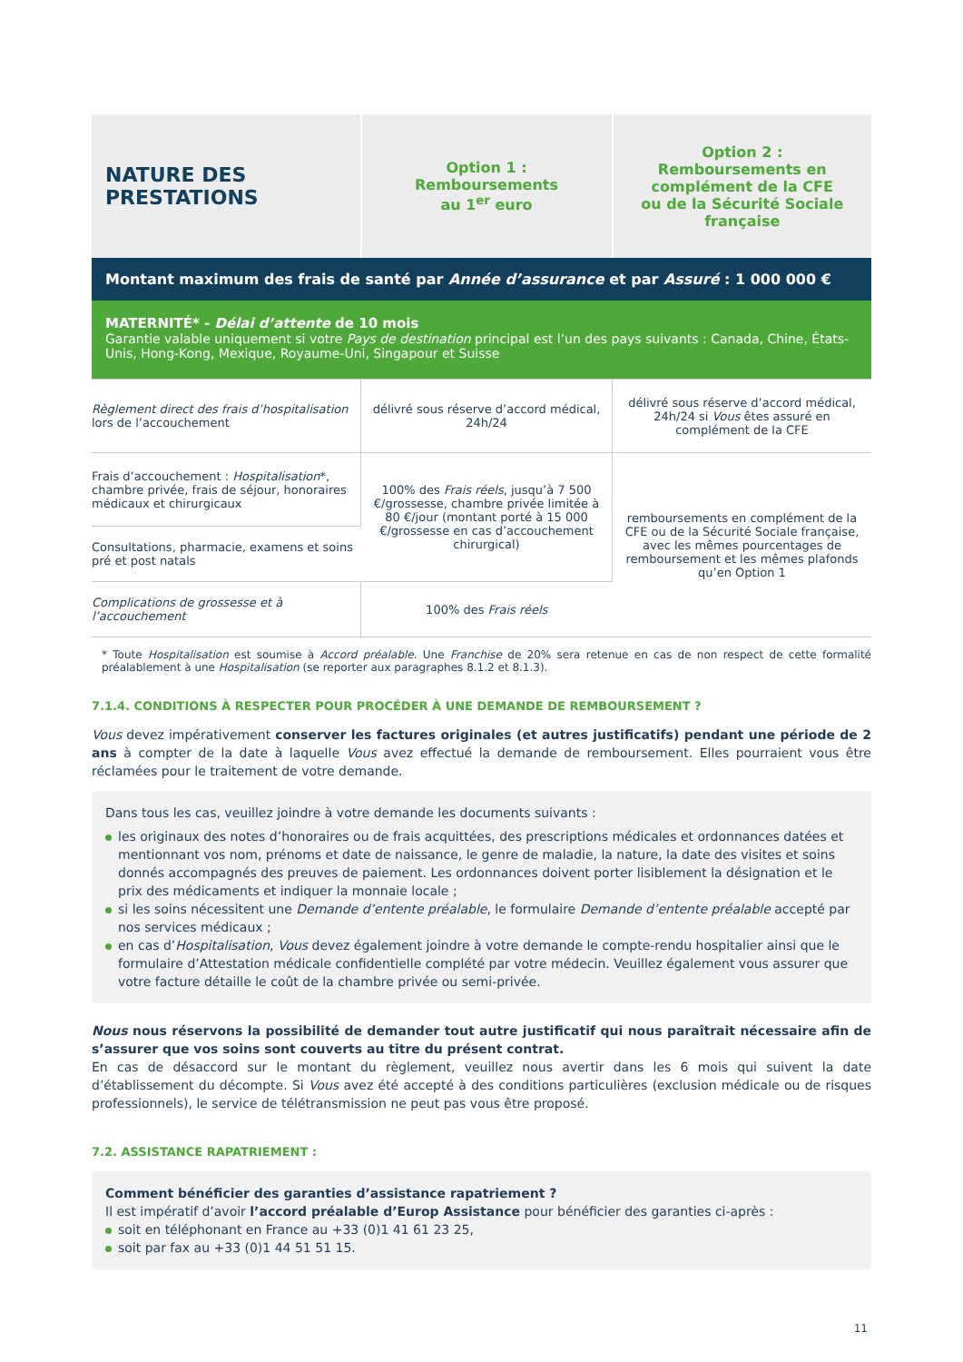| NATURE DES PRESTATIONS | Option 1 : Remboursements au 1<sup>er</sup> euro | Option 2 : Remboursements en complément de la CFE ou de la Sécurité Sociale française |
| --- | --- | --- |
| Montant maximum des frais de santé par Année d’assurance et par Assuré : 1 000 000 € | | |
| MATERNITÉ* - Délai d’attente de 10 mois Garantie valable uniquement si votre Pays de destination principal est l’un des pays suivants : Canada, Chine, États-Unis, Hong-Kong, Mexique, Royaume-Uni, Singapour et Suisse | | |
| Règlement direct des frais d’hospitalisation lors de l’accouchement | délivré sous réserve d’accord médical, 24h/24 | délivré sous réserve d’accord médical, 24h/24 si Vous êtes assuré en complément de la CFE |
| Frais d’accouchement : Hospitalisation *, chambre privée, frais de séjour, honoraires médicaux et chirurgicaux | 100% des Frais réels , jusqu’à 7 500 €/grossesse, chambre privée limitée à 80 €/jour (montant porté à 15 000 €/grossesse en cas d’accouchement chirurgical) | remboursements en complément de la CFE ou de la Sécurité Sociale française, avec les mêmes pourcentages de remboursement et les mêmes plafonds qu’en Option 1 |
| Consultations, pharmacie, examens et soins pré et post natals | | |
| Complications de grossesse et à l’accouchement | 100% des Frais réels | |
* Toute Hospitalisation est soumise à Accord préalable. Une Franchise de 20% sera retenue en cas de non respect de cette formalité préalablement à une Hospitalisation (se reporter aux paragraphes 8.1.2 et 8.1.3).
7.1.4. CONDITIONS À RESPECTER POUR PROCÉDER À UNE DEMANDE DE REMBOURSEMENT ?
Vous devez impérativement conserver les factures originales (et autres justificatifs) pendant une période de 2 ans à compter de la date à laquelle Vous avez effectué la demande de remboursement. Elles pourraient vous être réclamées pour le traitement de votre demande.
Dans tous les cas, veuillez joindre à votre demande les documents suivants :
les originaux des notes d’honoraires ou de frais acquittées, des prescriptions médicales et ordonnances datées et mentionnant vos nom, prénoms et date de naissance, le genre de maladie, la nature, la date des visites et soins donnés accompagnés des preuves de paiement. Les ordonnances doivent porter lisiblement la désignation et le prix des médicaments et indiquer la monnaie locale ;
si les soins nécessitent une Demande d’entente préalable, le formulaire Demande d’entente préalable accepté par nos services médicaux ;
en cas d’Hospitalisation, Vous devez également joindre à votre demande le compte-rendu hospitalier ainsi que le formulaire d’Attestation médicale confidentielle complété par votre médecin. Veuillez également vous assurer que votre facture détaille le coût de la chambre privée ou semi-privée.
Nous nous réservons la possibilité de demander tout autre justificatif qui nous paraîtrait nécessaire afin de s’assurer que vos soins sont couverts au titre du présent contrat.
En cas de désaccord sur le montant du règlement, veuillez nous avertir dans les 6 mois qui suivent la date d’établissement du décompte. Si Vous avez été accepté à des conditions particulières (exclusion médicale ou de risques professionnels), le service de télétransmission ne peut pas vous être proposé.
7.2. ASSISTANCE RAPATRIEMENT :
Comment bénéficier des garanties d’assistance rapatriement ?
Il est impératif d’avoir l’accord préalable d’Europ Assistance pour bénéficier des garanties ci-après :
soit en téléphonant en France au +33 (0)1 41 61 23 25,
soit par fax au +33 (0)1 44 51 51 15.
11